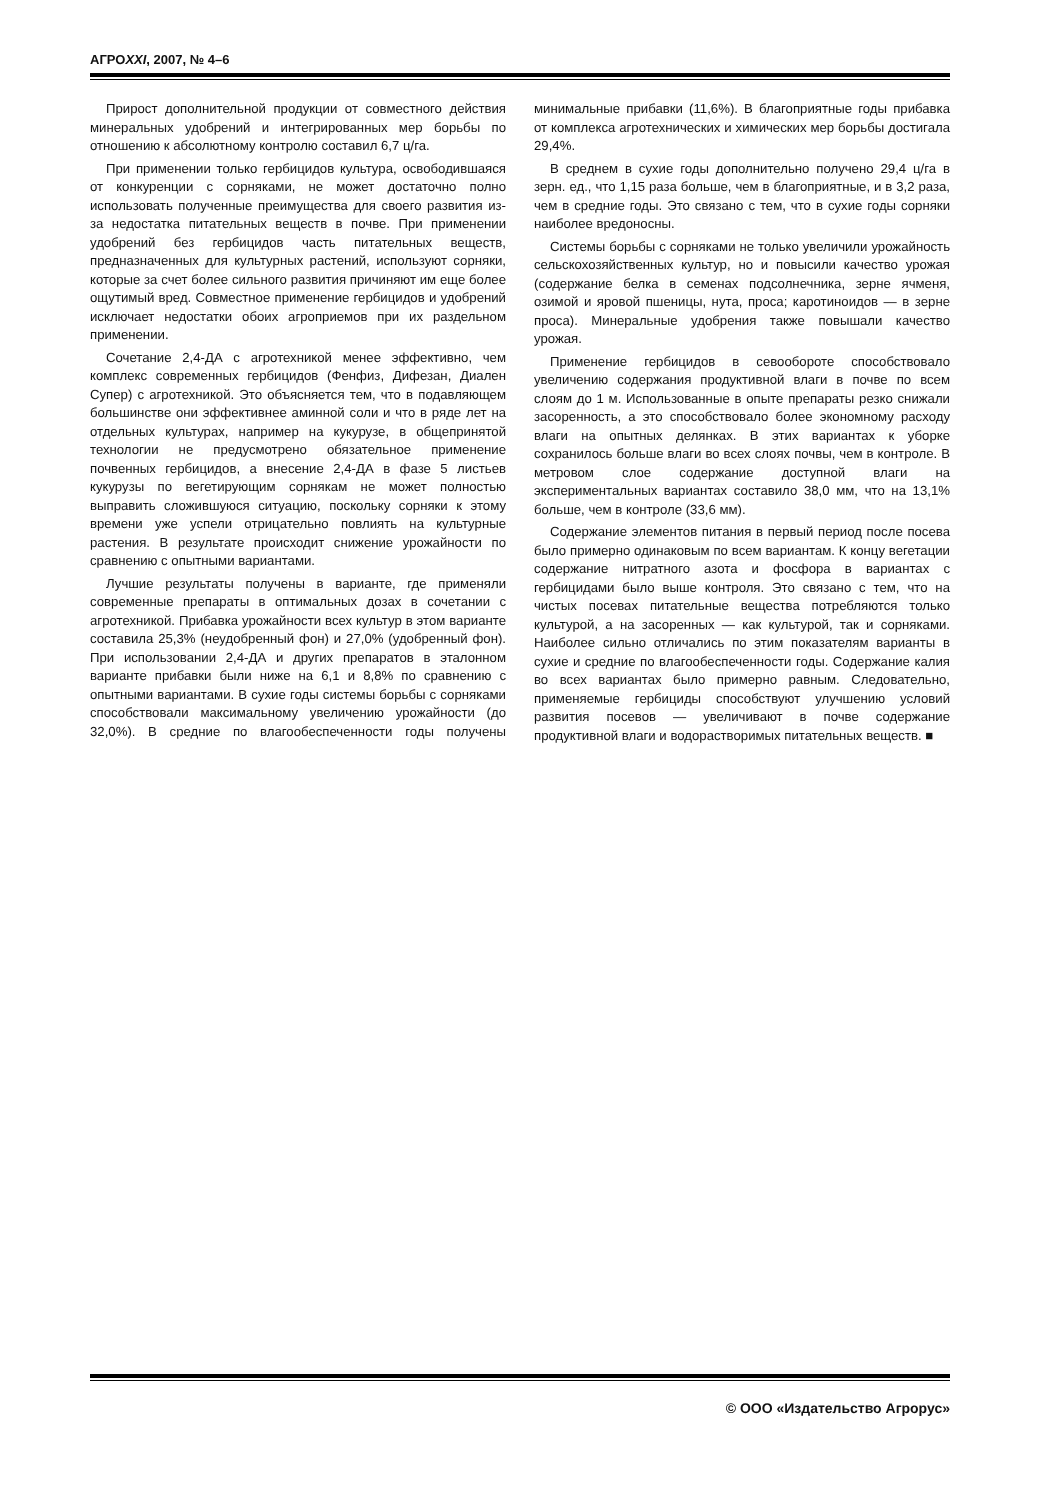АГРОXXI, 2007, № 4–6
Прирост дополнительной продукции от совместного действия минеральных удобрений и интегрированных мер борьбы по отношению к абсолютному контролю составил 6,7 ц/га.
При применении только гербицидов культура, освободившаяся от конкуренции с сорняками, не может достаточно полно использовать полученные преимущества для своего развития из-за недостатка питательных веществ в почве. При применении удобрений без гербицидов часть питательных веществ, предназначенных для культурных растений, используют сорняки, которые за счет более сильного развития причиняют им еще более ощутимый вред. Совместное применение гербицидов и удобрений исключает недостатки обоих агроприемов при их раздельном применении.
Сочетание 2,4-ДА с агротехникой менее эффективно, чем комплекс современных гербицидов (Фенфиз, Дифезан, Диален Супер) с агротехникой. Это объясняется тем, что в подавляющем большинстве они эффективнее аминной соли и что в ряде лет на отдельных культурах, например на кукурузе, в общепринятой технологии не предусмотрено обязательное применение почвенных гербицидов, а внесение 2,4-ДА в фазе 5 листьев кукурузы по вегетирующим сорнякам не может полностью выправить сложившуюся ситуацию, поскольку сорняки к этому времени уже успели отрицательно повлиять на культурные растения. В результате происходит снижение урожайности по сравнению с опытными вариантами.
Лучшие результаты получены в варианте, где применяли современные препараты в оптимальных дозах в сочетании с агротехникой. Прибавка урожайности всех культур в этом варианте составила 25,3% (неудобренный фон) и 27,0% (удобренный фон). При использовании 2,4-ДА и других препаратов в эталонном варианте прибавки были ниже на 6,1 и 8,8% по сравнению с опытными вариантами. В сухие годы системы борьбы с сорняками способствовали максимальному увеличению урожайности (до 32,0%). В средние по влагообеспеченности годы получены минимальные прибавки (11,6%). В благоприятные годы прибавка от комплекса агротехнических и химических мер борьбы достигала 29,4%.
В среднем в сухие годы дополнительно получено 29,4 ц/га в зерн. ед., что 1,15 раза больше, чем в благоприятные, и в 3,2 раза, чем в средние годы. Это связано с тем, что в сухие годы сорняки наиболее вредоносны.
Системы борьбы с сорняками не только увеличили урожайность сельскохозяйственных культур, но и повысили качество урожая (содержание белка в семенах подсолнечника, зерне ячменя, озимой и яровой пшеницы, нута, проса; каротиноидов — в зерне проса). Минеральные удобрения также повышали качество урожая.
Применение гербицидов в севообороте способствовало увеличению содержания продуктивной влаги в почве по всем слоям до 1 м. Использованные в опыте препараты резко снижали засоренность, а это способствовало более экономному расходу влаги на опытных делянках. В этих вариантах к уборке сохранилось больше влаги во всех слоях почвы, чем в контроле. В метровом слое содержание доступной влаги на экспериментальных вариантах составило 38,0 мм, что на 13,1% больше, чем в контроле (33,6 мм).
Содержание элементов питания в первый период после посева было примерно одинаковым по всем вариантам. К концу вегетации содержание нитратного азота и фосфора в вариантах с гербицидами было выше контроля. Это связано с тем, что на чистых посевах питательные вещества потребляются только культурой, а на засоренных — как культурой, так и сорняками. Наиболее сильно отличались по этим показателям варианты в сухие и средние по влагообеспеченности годы. Содержание калия во всех вариантах было примерно равным. Следовательно, применяемые гербициды способствуют улучшению условий развития посевов — увеличивают в почве содержание продуктивной влаги и водорастворимых питательных веществ. ■
© ООО «Издательство Агрорус»